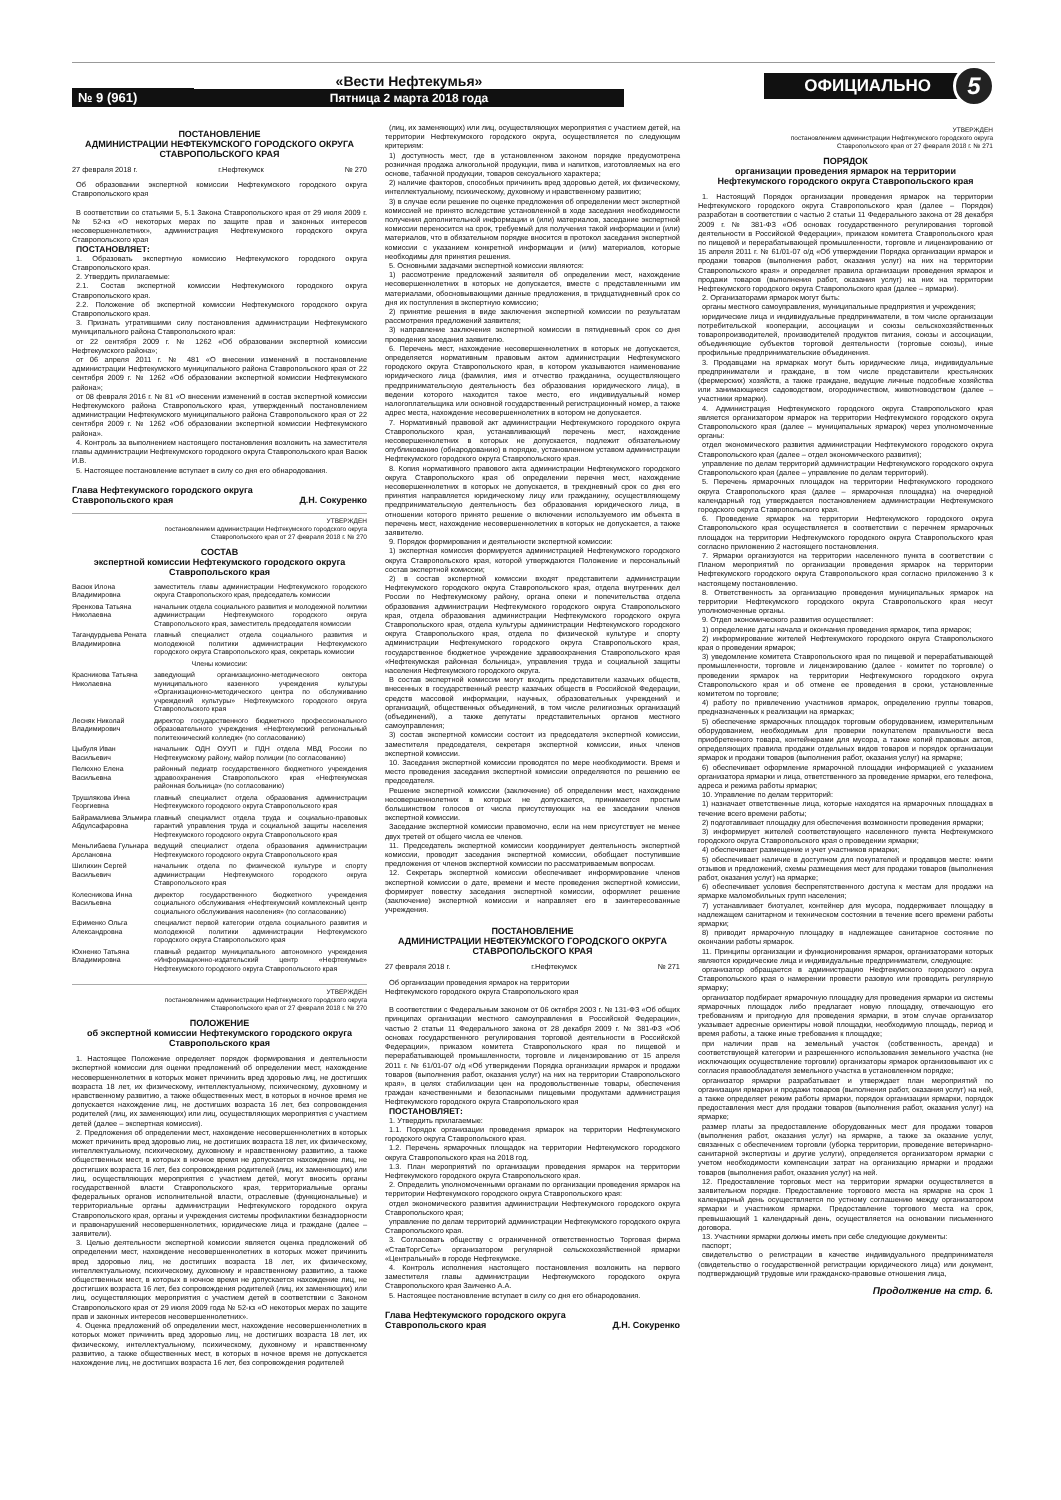№ 9 (961)
«Вести Нефтекумья»
Пятница 2 марта 2018 года
ОФИЦИАЛЬНО
5
ПОСТАНОВЛЕНИЕ
АДМИНИСТРАЦИИ НЕФТЕКУМСКОГО ГОРОДСКОГО ОКРУГА
СТАВРОПОЛЬСКОГО КРАЯ
27 февраля 2018 г. г.Нефтекумск № 270
Об образовании экспертной комиссии Нефтекумского городского округа Ставропольского края
В соответствии со статьями 5, 5.1 Закона Ставропольского края от 29 июля 2009 г. № 52-кз «О некоторых мерах по защите прав и законных интересов несовершеннолетних», администрация Нефтекумского городского округа Ставропольского края
ПОСТАНОВЛЯЕТ:
1. Образовать экспертную комиссию Нефтекумского городского округа Ставропольского края.
2. Утвердить прилагаемые:
2.1. Состав экспертной комиссии Нефтекумского городского округа Ставропольского края.
2.2. Положение об экспертной комиссии Нефтекумского городского округа Ставропольского края.
3. Признать утратившими силу постановления администрации Нефтекумского муниципального района Ставропольского края:
от 22 сентября 2009 г. № 1262 «Об образовании экспертной комиссии Нефтекумского района»;
от 06 апреля 2011 г. № 481 «О внесении изменений в постановление администрации Нефтекумского муниципального района Ставропольского края от 22 сентября 2009 г. № 1262 «Об образовании экспертной комиссии Нефтекумского района»;
от 08 февраля 2016 г. № 81 «О внесении изменений в состав экспертной комиссии Нефтекумского района Ставропольского края, утвержденный постановлением администрации Нефтекумского муниципального района Ставропольского края от 22 сентября 2009 г. № 1262 «Об образовании экспертной комиссии Нефтекумского района».
4. Контроль за выполнением настоящего постановления возложить на заместителя главы администрации Нефтекумского городского округа Ставропольского края Васюк И.В.
5. Настоящее постановление вступает в силу со дня его обнародования.
Глава Нефтекумского городского округа
Ставропольского края Д.Н. Сокуренко
УТВЕРЖДЕН
постановлением администрации Нефтекумского городского округа
Ставропольского края от 27 февраля 2018 г. № 270
СОСТАВ
экспертной комиссии Нефтекумского городского округа
Ставропольского края
| Васюк Илона Владимировна | заместитель главы администрации Нефтекумского городского округа Ставропольского края, председатель комиссии |
| Яренкова Татьяна Николаевна | начальник отдела социального развития и молодежной политики администрации Нефтекумского городского округа Ставропольского края, заместитель председателя комиссии |
| Тагандурдыева Рената Владимировна | главный специалист отдела социального развития и молодежной политики администрации Нефтекумского городского округа Ставропольского края, секретарь комиссии |
| Члены комиссии: | |
| Красникова Татьяна Николаевна | заведующий организационно-методического сектора муниципального казенного учреждения культуры «Организационно-методического центра по обслуживанию учреждений культуры» Нефтекумского городского округа Ставропольского края |
| Лесняк Николай Владимирович | директор государственного бюджетного профессионального образовательного учреждения «Нефтекумский региональный политехнический колледж» (по согласованию) |
| Цыбуля Иван Васильевич | начальник ОДН ОУУП и ПДН отдела МВД России по Нефтекумскому району, майор полиции (по согласованию) |
| Пелюхно Елена Васильевна | районный педиатр государственного бюджетного учреждения здравоохранения Ставропольского края «Нефтекумская районная больница» (по согласованию) |
| Трушлякова Инна Георгиевна | главный специалист отдела образования администрации Нефтекумского городского округа Ставропольского края |
| Байрамалиева Эльмира Абдулсафаровна | главный специалист отдела труда и социально-правовых гарантий управления труда и социальной защиты населения Нефтекумского городского округа Ставропольского края |
| Меньлибаева Гульнара Арслановна | ведущий специалист отдела образования администрации Нефтекумского городского округа Ставропольского края |
| Шилихин Сергей Васильевич | начальник отдела по физической культуре и спорту администрации Нефтекумского городского округа Ставропольского края |
| Колесникова Инна Васильевна | директор государственного бюджетного учреждения социального обслуживания «Нефтекумский комплексный центр социального обслуживания населения» (по согласованию) |
| Ефименко Ольга Александровна | специалист первой категории отдела социального развития и молодежной политики администрации Нефтекумского городского округа Ставропольского края |
| Юхненко Татьяна Владимировна | главный редактор муниципального автономного учреждения «Информационно-издательский центр «Нефтекумье» Нефтекумского городского округа Ставропольского края |
УТВЕРЖДЕН
постановлением администрации Нефтекумского городского округа
Ставропольского края от 27 февраля 2018 г. № 270
ПОЛОЖЕНИЕ
об экспертной комиссии Нефтекумского городского округа
Ставропольского края
1. Настоящее Положение определяет порядок формирования и деятельности экспертной комиссии для оценки предложений об определении мест, нахождение несовершеннолетних в которых может причинить вред здоровью лиц, не достигших возраста 18 лет, их физическому, интеллектуальному, психическому, духовному и нравственному развитию, а также общественных мест, в которых в ночное время не допускается нахождение лиц, не достигших возраста 16 лет, без сопровождения родителей (лиц, их заменяющих) или лиц, осуществляющих мероприятия с участием детей (далее – экспертная комиссия).
2. Предложения об определении мест, нахождение несовершеннолетних в которых может причинить вред здоровью лиц, не достигших возраста 18 лет, их физическому, интеллектуальному, психическому, духовному и нравственному развитию, а также общественных мест, в которых в ночное время не допускается нахождение лиц, не достигших возраста 16 лет, без сопровождения родителей (лиц, их заменяющих) или лиц, осуществляющих мероприятия с участием детей, могут вносить органы государственной власти Ставропольского края, территориальные органы федеральных органов исполнительной власти, отраслевые (функциональные) и территориальные органы администрации Нефтекумского городского округа Ставропольского края, органы и учреждения системы профилактики безнадзорности и правонарушений несовершеннолетних, юридические лица и граждане (далее – заявители).
3. Целью деятельности экспертной комиссии является оценка предложений об определении мест, нахождение несовершеннолетних в которых может причинить вред здоровью лиц, не достигших возраста 18 лет, их физическому, интеллектуальному, психическому, духовному и нравственному развитию, а также общественных мест, в которых в ночное время не допускается нахождение лиц, не достигших возраста 16 лет, без сопровождения родителей (лиц, их заменяющих) или лиц, осуществляющих мероприятия с участием детей в соответствии с Законом Ставропольского края от 29 июля 2009 года № 52-кз «О некоторых мерах по защите прав и законных интересов несовершеннолетних».
4. Оценка предложений об определении мест, нахождение несовершеннолетних в которых может причинить вред здоровью лиц, не достигших возраста 18 лет, их физическому, интеллектуальному, психическому, духовному и нравственному развитию, а также общественных мест, в которых в ночное время не допускается нахождение лиц, не достигших возраста 16 лет, без сопровождения родителей
(лиц, их заменяющих) или лиц, осуществляющих мероприятия с участием детей, на территории Нефтекумского городского округа, осуществляется по следующим критериям:
1) доступность мест, где в установленном законом порядке предусмотрена розничная продажа алкогольной продукции, пива и напитков, изготовляемых на его основе, табачной продукции, товаров сексуального характера;
2) наличие факторов, способных причинить вред здоровью детей, их физическому, интеллектуальному, психическому, духовному и нравственному развитию;
3) в случае если решение по оценке предложения об определении мест экспертной комиссией не принято вследствие установленной в ходе заседания необходимости получения дополнительной информации и (или) материалов, заседание экспертной комиссии переносится на срок, требуемый для получения такой информации и (или) материалов, что в обязательном порядке вносится в протокол заседания экспертной комиссии с указанием конкретной информации и (или) материалов, которые необходимы для принятия решения.
5. Основными задачами экспертной комиссии являются:
1) рассмотрение предложений заявителя об определении мест, нахождение несовершеннолетних в которых не допускается, вместе с представленными им материалами, обосновывающими данные предложения, в тридцатидневный срок со дня их поступления в экспертную комиссию;
2) принятие решения в виде заключения экспертной комиссии по результатам рассмотрения предложений заявителя;
3) направление заключения экспертной комиссии в пятидневный срок со дня проведения заседания заявителю.
6. Перечень мест, нахождение несовершеннолетних в которых не допускается, определяется нормативным правовым актом администрации Нефтекумского городского округа Ставропольского края, в котором указываются наименование юридического лица (фамилия, имя и отчество гражданина, осуществляющего предпринимательскую деятельность без образования юридического лица), в ведении которого находится такое место, его индивидуальный номер налогоплательщика или основной государственный регистрационный номер, а также адрес места, нахождение несовершеннолетних в котором не допускается.
7. Нормативный правовой акт администрации Нефтекумского городского округа Ставропольского края, устанавливающий перечень мест, нахождение несовершеннолетних в которых не допускается, подлежит обязательному опубликованию (обнародованию) в порядке, установленном уставом администрации Нефтекумского городского округа Ставропольского края.
8. Копия нормативного правового акта администрации Нефтекумского городского округа Ставропольского края об определении перечня мест, нахождение несовершеннолетних в которых не допускается, в трехдневный срок со дня его принятия направляется юридическому лицу или гражданину, осуществляющему предпринимательскую деятельность без образования юридического лица, в отношении которого принято решение о включении используемого им объекта в перечень мест, нахождение несовершеннолетних в которых не допускается, а также заявителю.
9. Порядок формирования и деятельности экспертной комиссии:
1) экспертная комиссия формируется администрацией Нефтекумского городского округа Ставропольского края, которой утверждаются Положение и персональный состав экспертной комиссии;
2) в состав экспертной комиссии входят представители администрации Нефтекумского городского округа Ставропольского края, отдела внутренних дел России по Нефтекумскому району, органа опеки и попечительства отдела образования администрации Нефтекумского городского округа Ставропольского края, отдела образования администрации Нефтекумского городского округа Ставропольского края, отдела культуры администрации Нефтекумского городского округа Ставропольского края, отдела по физической культуре и спорту администрации Нефтекумского городского округа Ставропольского края, государственное бюджетное учреждение здравоохранения Ставропольского края «Нефтекумская районная больница», управления труда и социальной защиты населения Нефтекумского городского округа.
В состав экспертной комиссии могут входить представители казачьих обществ, внесенных в государственный реестр казачьих обществ в Российской Федерации, средств массовой информации, научных, образовательных учреждений и организаций, общественных объединений, в том числе религиозных организаций (объединений), а также депутаты представительных органов местного самоуправления;
3) состав экспертной комиссии состоит из председателя экспертной комиссии, заместителя председателя, секретаря экспертной комиссии, иных членов экспертной комиссии.
10. Заседания экспертной комиссии проводятся по мере необходимости. Время и место проведения заседания экспертной комиссии определяются по решению ее председателя.
Решение экспертной комиссии (заключение) об определении мест, нахождение несовершеннолетних в которых не допускается, принимается простым большинством голосов от числа присутствующих на ее заседании членов экспертной комиссии.
Заседание экспертной комиссии правомочно, если на нем присутствует не менее двух третей от общего числа ее членов.
11. Председатель экспертной комиссии координирует деятельность экспертной комиссии, проводит заседания экспертной комиссии, обобщает поступившие предложения от членов экспертной комиссии по рассматриваемым вопросам.
12. Секретарь экспертной комиссии обеспечивает информирование членов экспертной комиссии о дате, времени и месте проведения экспертной комиссии, формирует повестку заседания экспертной комиссии, оформляет решение (заключение) экспертной комиссии и направляет его в заинтересованные учреждения.
ПОСТАНОВЛЕНИЕ
АДМИНИСТРАЦИИ НЕФТЕКУМСКОГО ГОРОДСКОГО ОКРУГА
СТАВРОПОЛЬСКОГО КРАЯ
27 февраля 2018 г. г.Нефтекумск № 271
Об организации проведения ярмарок на территории
Нефтекумского городского округа Ставропольского края
В соответствии с Федеральным законом от 06 октября 2003 г. № 131-ФЗ «Об общих принципах организации местного самоуправления в Российской Федерации», частью 2 статьи 11 Федерального закона от 28 декабря 2009 г. № 381-ФЗ «Об основах государственного регулирования торговой деятельности в Российской Федерации», приказом комитета Ставропольского края по пищевой и перерабатывающей промышленности, торговле и лицензированию от 15 апреля 2011 г. № 61/01-07 о/д «Об утверждении Порядка организации ярмарок и продажи товаров (выполнения работ, оказания услуг) на них на территории Ставропольского края», в целях стабилизации цен на продовольственные товары, обеспечения граждан качественными и безопасными пищевыми продуктами администрация Нефтекумского городского округа Ставропольского края
ПОСТАНОВЛЯЕТ:
1. Утвердить прилагаемые:
1.1. Порядок организации проведения ярмарок на территории Нефтекумского городского округа Ставропольского края.
1.2. Перечень ярмарочных площадок на территории Нефтекумского городского округа Ставропольского края на 2018 год.
1.3. План мероприятий по организации проведения ярмарок на территории Нефтекумского городского округа Ставропольского края.
2. Определить уполномоченными органами по организации проведения ярмарок на территории Нефтекумского городского округа Ставропольского края:
отдел экономического развития администрации Нефтекумского городского округа Ставропольского края;
управление по делам территорий администрации Нефтекумского городского округа Ставропольского края.
3. Согласовать обществу с ограниченной ответственностью Торговая фирма «СтавТоргСеть» организатором регулярной сельскохозяйственной ярмарки «Центральный» в городе Нефтекумске.
4. Контроль исполнения настоящего постановления возложить на первого заместителя главы администрации Нефтекумского городского округа Ставропольского края Заиченко А.А.
5. Настоящее постановление вступает в силу со дня его обнародования.
Глава Нефтекумского городского округа
Ставропольского края Д.Н. Сокуренко
УТВЕРЖДЕН
постановлением администрации Нефтекумского городского округа
Ставропольского края от 27 февраля 2018 г. № 271
ПОРЯДОК
организации проведения ярмарок на территории
Нефтекумского городского округа Ставропольского края
1. Настоящий Порядок организации проведения ярмарок на территории Нефтекумского городского округа Ставропольского края (далее – Порядок) разработан в соответствии с частью 2 статьи 11 Федерального закона от 28 декабря 2009 г. № 381-ФЗ «Об основах государственного регулирования торговой деятельности в Российской Федерации», приказом комитета Ставропольского края по пищевой и перерабатывающей промышленности, торговле и лицензированию от 15 апреля 2011 г. № 61/01-07 о/д «Об утверждении Порядка организации ярмарок и продажи товаров (выполнения работ, оказания услуг) на них на территории Ставропольского края» и определяет правила организации проведения ярмарок и продажи товаров (выполнения работ, оказания услуг) на них на территории Нефтекумского городского округа Ставропольского края (далее – ярмарки).
2. Организаторами ярмарок могут быть:
органы местного самоуправления, муниципальные предприятия и учреждения;
юридические лица и индивидуальные предприниматели, в том числе организации потребительской кооперации, ассоциации и союзы сельскохозяйственных товаропроизводителей, производителей продуктов питания, союзы и ассоциации, объединяющие субъектов торговой деятельности (торговые союзы), иные профильные предпринимательские объединения.
3. Продавцами на ярмарках могут быть юридические лица, индивидуальные предприниматели и граждане, в том числе представители крестьянских (фермерских) хозяйств, а также граждане, ведущие личные подсобные хозяйства или занимающиеся садоводством, огородничеством, животноводством (далее – участники ярмарки).
4. Администрация Нефтекумского городского округа Ставропольского края является организатором ярмарок на территории Нефтекумского городского округа Ставропольского края (далее – муниципальных ярмарок) через уполномоченные органы:
отдел экономического развития администрации Нефтекумского городского округа Ставропольского края (далее – отдел экономического развития);
управление по делам территорий администрации Нефтекумского городского округа Ставропольского края (далее – управление по делам территорий).
5. Перечень ярмарочных площадок на территории Нефтекумского городского округа Ставропольского края (далее – ярмарочная площадка) на очередной календарный год утверждается постановлением администрации Нефтекумского городского округа Ставропольского края.
6. Проведение ярмарок на территории Нефтекумского городского округа Ставропольского края осуществляется в соответствии с перечнем ярмарочных площадок на территории Нефтекумского городского округа Ставропольского края согласно приложению 2 настоящего постановления.
7. Ярмарки организуются на территории населенного пункта в соответствии с Планом мероприятий по организации проведения ярмарок на территории Нефтекумского городского округа Ставропольского края согласно приложению 3 к настоящему постановлению.
8. Ответственность за организацию проведения муниципальных ярмарок на территории Нефтекумского городского округа Ставропольского края несут уполномоченные органы.
9. Отдел экономического развития осуществляет:
1) определение даты начала и окончания проведения ярмарок, типа ярмарок;
2) информирование жителей Нефтекумского городского округа Ставропольского края о проведении ярмарок;
3) уведомление комитета Ставропольского края по пищевой и перерабатывающей промышленности, торговле и лицензированию (далее - комитет по торговле) о проведении ярмарок на территории Нефтекумского городского округа Ставропольского края и об отмене ее проведения в сроки, установленные комитетом по торговле;
4) работу по привлечению участников ярмарок, определению группы товаров, предназначенных к реализации на ярмарках;
5) обеспечение ярмарочных площадок торговым оборудованием, измерительным оборудованием, необходимым для проверки покупателем правильности веса приобретенного товара, контейнерами для мусора, а также копий правовых актов, определяющих правила продажи отдельных видов товаров и порядок организации ярмарок и продажи товаров (выполнения работ, оказания услуг) на ярмарке;
6) обеспечивает оформление ярмарочной площадки информацией с указанием организатора ярмарки и лица, ответственного за проведение ярмарки, его телефона, адреса и режима работы ярмарки;
10. Управление по делам территорий:
1) назначает ответственные лица, которые находятся на ярмарочных площадках в течение всего времени работы;
2) подготавливает площадку для обеспечения возможности проведения ярмарки;
3) информирует жителей соответствующего населенного пункта Нефтекумского городского округа Ставропольского края о проведении ярмарки;
4) обеспечивает размещение и учет участников ярмарки;
5) обеспечивает наличие в доступном для покупателей и продавцов месте: книги отзывов и предложений, схемы размещения мест для продажи товаров (выполнения работ, оказания услуг) на ярмарке;
6) обеспечивает условия беспрепятственного доступа к местам для продажи на ярмарке маломобильных групп населения;
7) устанавливает биотуалет, контейнер для мусора, поддерживает площадку в надлежащем санитарном и техническом состоянии в течение всего времени работы ярмарки;
8) приводит ярмарочную площадку в надлежащее санитарное состояние по окончании работы ярмарок.
11. Принципы организации и функционирования ярмарок, организаторами которых являются юридические лица и индивидуальные предприниматели, следующие:
организатор обращается в администрацию Нефтекумского городского округа Ставропольского края о намерении провести разовую или проводить регулярную ярмарку;
организатор подбирает ярмарочную площадку для проведения ярмарки из системы ярмарочных площадок либо предлагает новую площадку, отвечающую его требованиям и пригодную для проведения ярмарки, в этом случае организатор указывает адресные ориентиры новой площадки, необходимую площадь, период и время работы, а также иные требования к площадке;
при наличии прав на земельный участок (собственность, аренда) и соответствующей категории и разрешенного использования земельного участка (не исключающих осуществление торговли) организаторы ярмарок организовывают их с согласия правообладателя земельного участка в установленном порядке;
организатор ярмарки разрабатывает и утверждает план мероприятий по организации ярмарки и продажи товаров (выполнения работ, оказания услуг) на ней, а также определяет режим работы ярмарки, порядок организации ярмарки, порядок предоставления мест для продажи товаров (выполнения работ, оказания услуг) на ярмарке;
размер платы за предоставление оборудованных мест для продажи товаров (выполнения работ, оказания услуг) на ярмарке, а также за оказание услуг, связанных с обеспечением торговли (уборка территории, проведение ветеринарно-санитарной экспертизы и другие услуги), определяется организатором ярмарки с учетом необходимости компенсации затрат на организацию ярмарки и продажи товаров (выполнения работ, оказания услуг) на ней.
12. Предоставление торговых мест на территории ярмарки осуществляется в заявительном порядке. Предоставление торгового места на ярмарке на срок 1 календарный день осуществляется по устному соглашению между организатором ярмарки и участником ярмарки. Предоставление торгового места на срок, превышающий 1 календарный день, осуществляется на основании письменного договора.
13. Участники ярмарки должны иметь при себе следующие документы:
паспорт;
свидетельство о регистрации в качестве индивидуального предпринимателя (свидетельство о государственной регистрации юридического лица) или документ, подтверждающий трудовые или гражданско-правовые отношения лица,
Продолжение на стр. 6.